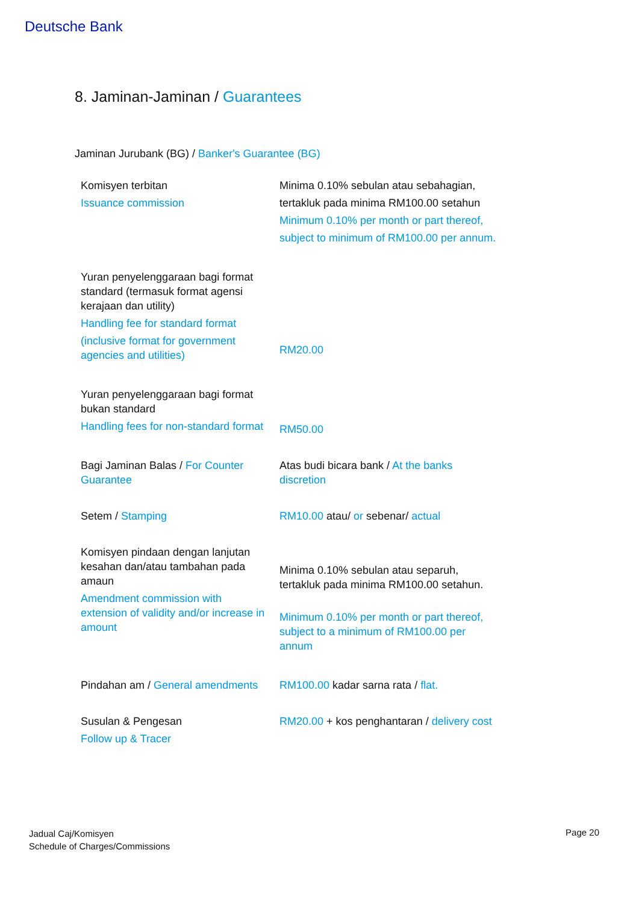Deutsche Bank
8. Jaminan-Jaminan / Guarantees
Jaminan Jurubank (BG) / Banker's Guarantee (BG)
| Komisyen terbitan Issuance commission | Minima 0.10% sebulan atau sebahagian, tertakluk pada minima RM100.00 setahun Minimum 0.10% per month or part thereof, subject to minimum of RM100.00 per annum. |
| Yuran penyelenggaraan bagi format standard (termasuk format agensi kerajaan dan utility) Handling fee for standard format (inclusive format for government agencies and utilities) | RM20.00 |
| Yuran penyelenggaraan bagi format bukan standard Handling fees for non-standard format | RM50.00 |
| Bagi Jaminan Balas / For Counter Guarantee | Atas budi bicara bank / At the banks discretion |
| Setem / Stamping | RM10.00 atau/ or sebenar/ actual |
| Komisyen pindaan dengan lanjutan kesahan dan/atau tambahan pada amaun Amendment commission with extension of validity and/or increase in amount | Minima 0.10% sebulan atau separuh, tertakluk pada minima RM100.00 setahun. Minimum 0.10% per month or part thereof, subject to a minimum of RM100.00 per annum |
| Pindahan am / General amendments | RM100.00 kadar sarna rata / flat. |
| Susulan & Pengesan Follow up & Tracer | RM20.00 + kos penghantaran / delivery cost |
Jadual Caj/Komisyen
Schedule of Charges/Commissions
Page 20